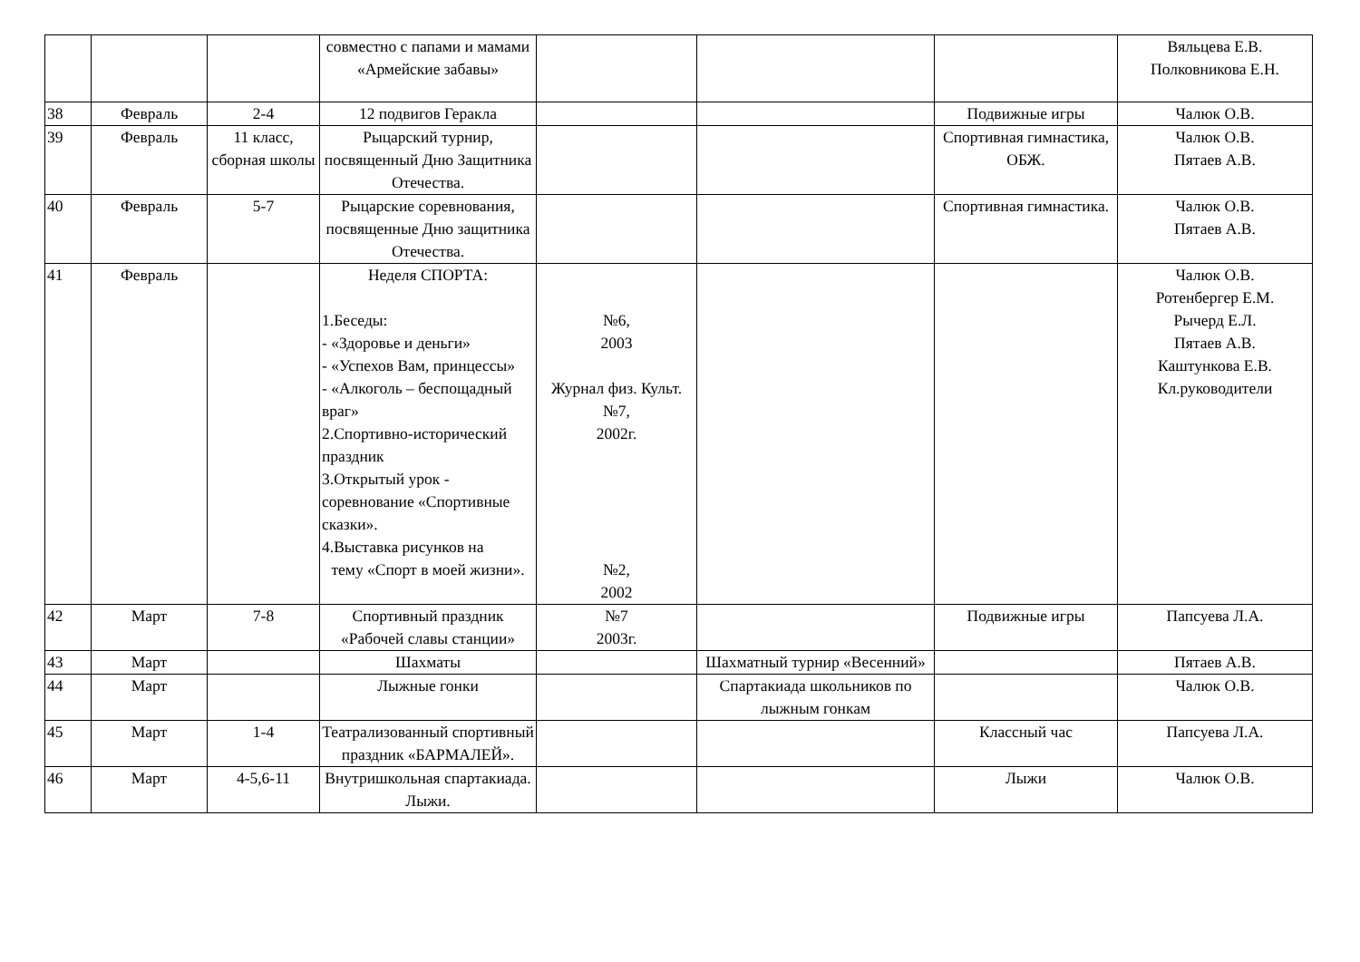| | | | совместно с папами и мамами «Армейские забавы» | | | | Вяльцева Е.В. Полковникова Е.Н. |
| 38 | Февраль | 2-4 | 12 подвигов Геракла | | | Подвижные игры | Чалюк О.В. |
| 39 | Февраль | 11 класс, сборная школы | Рыцарский турнир, посвященный Дню Защитника Отечества. | | | Спортивная гимнастика, ОБЖ. | Чалюк О.В. Пятаев А.В. |
| 40 | Февраль | 5-7 | Рыцарские соревнования, посвященные Дню защитника Отечества. | | | Спортивная гимнастика. | Чалюк О.В. Пятаев А.В. |
| 41 | Февраль | | Неделя СПОРТА: 1.Беседы: - «Здоровье и деньги» - «Успехов Вам, принцессы» - «Алкоголь – беспощадный враг» 2.Спортивно-исторический праздник 3.Открытый урок - соревнование «Спортивные сказки». 4.Выставка рисунков на тему «Спорт в моей жизни». | №6, 2003 Журнал физ. Культ. №7, 2002г. №2, 2002 | | | Чалюк О.В. Ротенбергер Е.М. Рычерд Е.Л. Пятаев А.В. Каштункова Е.В. Кл.руководители |
| 42 | Март | 7-8 | Спортивный праздник «Рабочей славы станции» | №7 2003г. | | Подвижные игры | Папсуева Л.А. |
| 43 | Март | | Шахматы | | Шахматный турнир «Весенний» | | Пятаев А.В. |
| 44 | Март | | Лыжные гонки | | Спартакиада школьников по лыжным гонкам | | Чалюк О.В. |
| 45 | Март | 1-4 | Театрализованный спортивный праздник «БАРМАЛЕЙ». | | | Классный час | Папсуева Л.А. |
| 46 | Март | 4-5,6-11 | Внутришкольная спартакиада. Лыжи. | | | Лыжи | Чалюк О.В. |